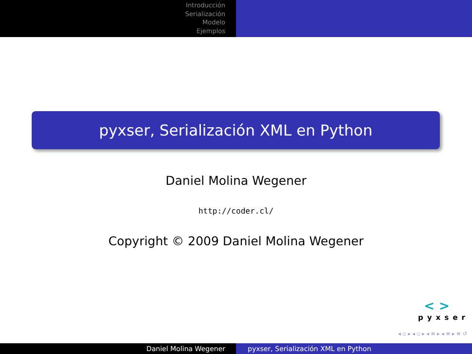Introducción
Serialización
Modelo
Ejemplos
pyxser, Serialización XML en Python
Daniel Molina Wegener
http://coder.cl/
Copyright © 2009 Daniel Molina Wegener
< >
pyxser
◂ ▫ ▸ ◂ ▫ ▸ ◂ ≡ ▸ ◂ ≡ ▸ ≡ ↺
Daniel Molina Wegener pyxser, Serialización XML en Python